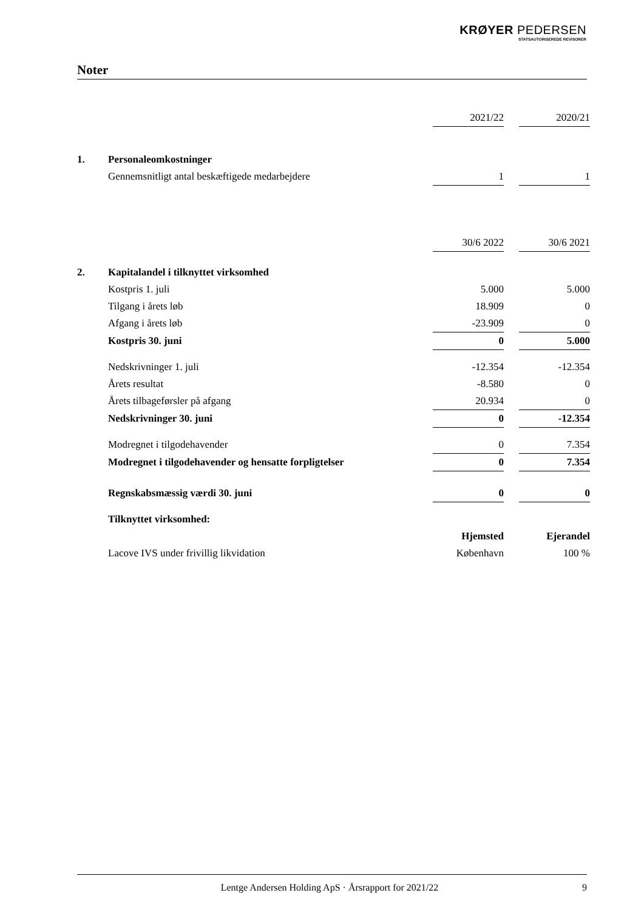KRØYER PEDERSEN
STATSAUTORISEREDE REVISORER
Noter
| | | 2021/22 | | 2020/21 |
| 1. | Personaleomkostninger | | | |
| | Gennemsnitligt antal beskæftigede medarbejdere | 1 | | 1 |
| | | 30/6 2022 | | 30/6 2021 |
| 2. | Kapitalandel i tilknyttet virksomhed | | | |
| | Kostpris 1. juli | 5.000 | | 5.000 |
| | Tilgang i årets løb | 18.909 | | 0 |
| | Afgang i årets løb | -23.909 | | 0 |
| | Kostpris 30. juni | 0 | | 5.000 |
| | Nedskrivninger 1. juli | -12.354 | | -12.354 |
| | Årets resultat | -8.580 | | 0 |
| | Årets tilbageførsler på afgang | 20.934 | | 0 |
| | Nedskrivninger 30. juni | 0 | | -12.354 |
| | Modregnet i tilgodehavender | 0 | | 7.354 |
| | Modregnet i tilgodehavender og hensatte forpligtelser | 0 | | 7.354 |
| | Regnskabsmæssig værdi 30. juni | 0 | | 0 |
| | Tilknyttet virksomhed: | | | |
| | | Hjemsted | | Ejerandel |
| | Lacove IVS under frivillig likvidation | København | | 100 % |
Lentge Andersen Holding ApS · Årsrapport for 2021/22 9